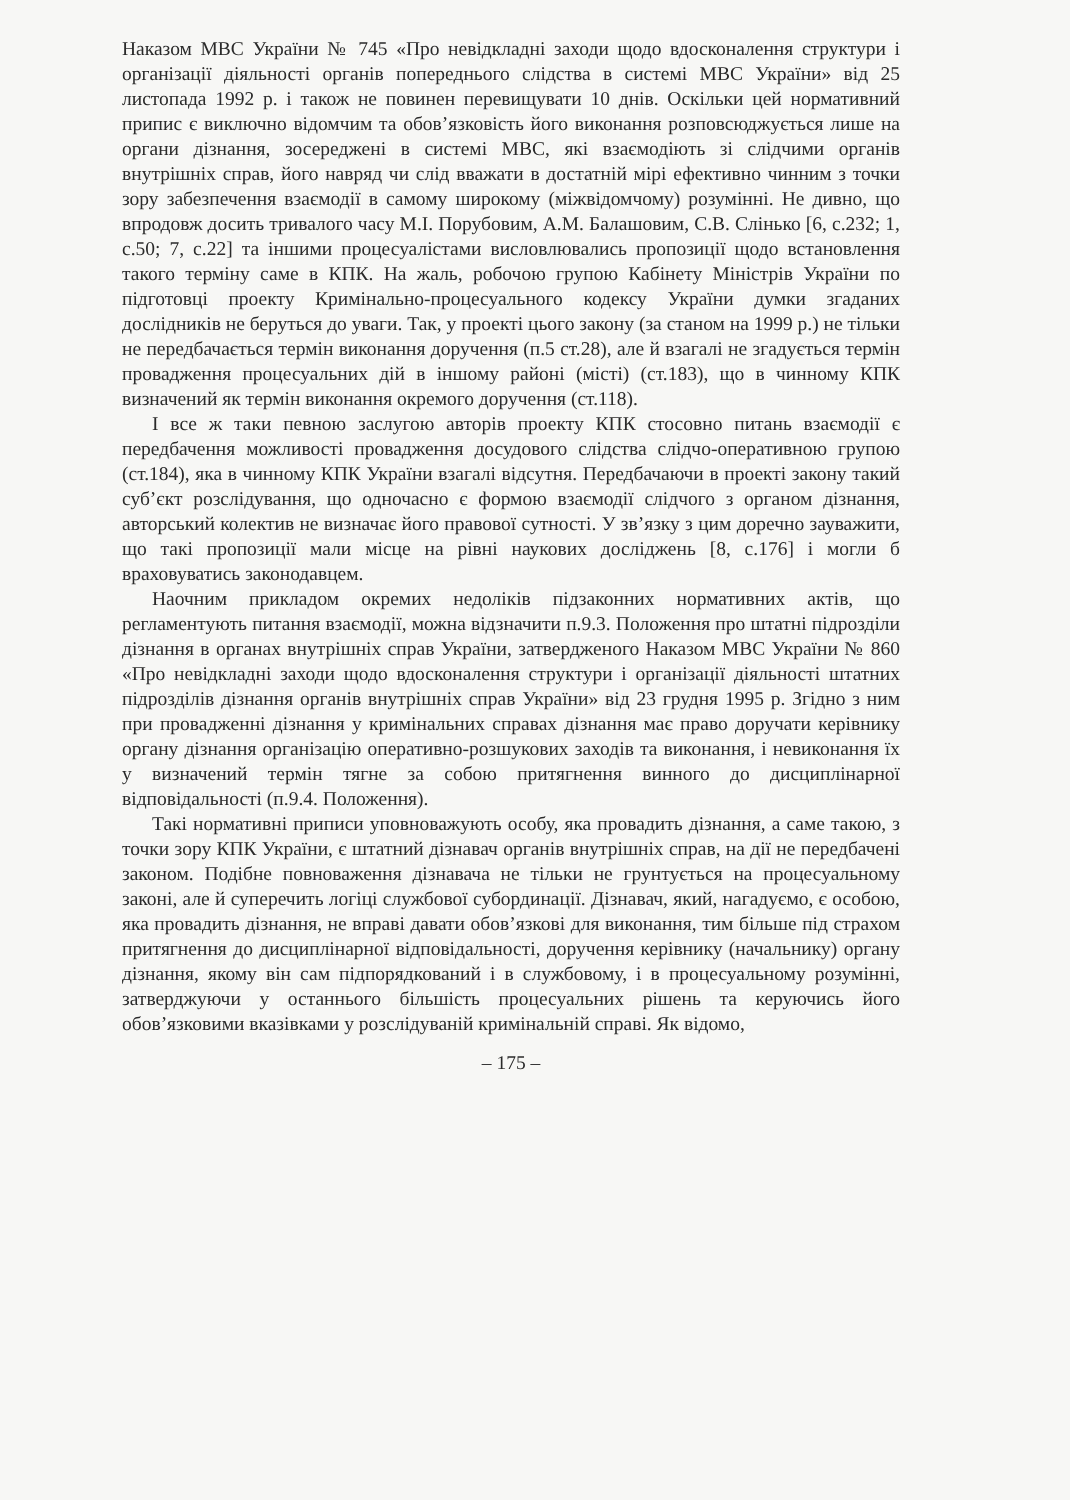Наказом МВС України № 745 «Про невідкладні заходи щодо вдосконалення структури і організації діяльності органів попереднього слідства в системі МВС України» від 25 листопада 1992 р. і також не повинен перевищувати 10 днів. Оскільки цей нормативний припис є виключно відомчим та обов’язковість його виконання розповсюджується лише на органи дізнання, зосереджені в системі МВС, які взаємодіють зі слідчими органів внутрішніх справ, його навряд чи слід вважати в достатній мірі ефективно чинним з точки зору забезпечення взаємодії в самому широкому (міжвідомчому) розумінні. Не дивно, що впродовж досить тривалого часу М.І. Порубовим, А.М. Балашовим, С.В. Слінько [6, с.232; 1, с.50; 7, с.22] та іншими процесуалістами висловлювались пропозиції щодо встановлення такого терміну саме в КПК. На жаль, робочою групою Кабінету Міністрів України по підготовці проекту Кримінально-процесуального кодексу України думки згаданих дослідників не беруться до уваги. Так, у проекті цього закону (за станом на 1999 р.) не тільки не передбачається термін виконання доручення (п.5 ст.28), але й взагалі не згадується термін провадження процесуальних дій в іншому районі (місті) (ст.183), що в чинному КПК визначений як термін виконання окремого доручення (ст.118).
І все ж таки певною заслугою авторів проекту КПК стосовно питань взаємодії є передбачення можливості провадження досудового слідства слідчо-оперативною групою (ст.184), яка в чинному КПК України взагалі відсутня. Передбачаючи в проекті закону такий суб’єкт розслідування, що одночасно є формою взаємодії слідчого з органом дізнання, авторський колектив не визначає його правової сутності. У зв’язку з цим доречно зауважити, що такі пропозиції мали місце на рівні наукових досліджень [8, с.176] і могли б враховуватись законодавцем.
Наочним прикладом окремих недоліків підзаконних нормативних актів, що регламентують питання взаємодії, можна відзначити п.9.3. Положення про штатні підрозділи дізнання в органах внутрішніх справ України, затвердженого Наказом МВС України № 860 «Про невідкладні заходи щодо вдосконалення структури і організації діяльності штатних підрозділів дізнання органів внутрішніх справ України» від 23 грудня 1995 р. Згідно з ним при провадженні дізнання у кримінальних справах дізнання має право доручати керівнику органу дізнання організацію оперативно-розшукових заходів та виконання, і невиконання їх у визначений термін тягне за собою притягнення винного до дисциплінарної відповідальності (п.9.4. Положення).
Такі нормативні приписи уповноважують особу, яка провадить дізнання, а саме такою, з точки зору КПК України, є штатний дізнавач органів внутрішніх справ, на дії не передбачені законом. Подібне повноваження дізнавача не тільки не грунтується на процесуальному законі, але й суперечить логіці службової субординації. Дізнавач, який, нагадуємо, є особою, яка провадить дізнання, не вправі давати обов’язкові для виконання, тим більше під страхом притягнення до дисциплінарної відповідальності, доручення керівнику (начальнику) органу дізнання, якому він сам підпорядкований і в службовому, і в процесуальному розумінні, затверджуючи у останнього більшість процесуальних рішень та керуючись його обов’язковими вказівками у розслідуваній кримінальній справі. Як відомо,
– 175 –